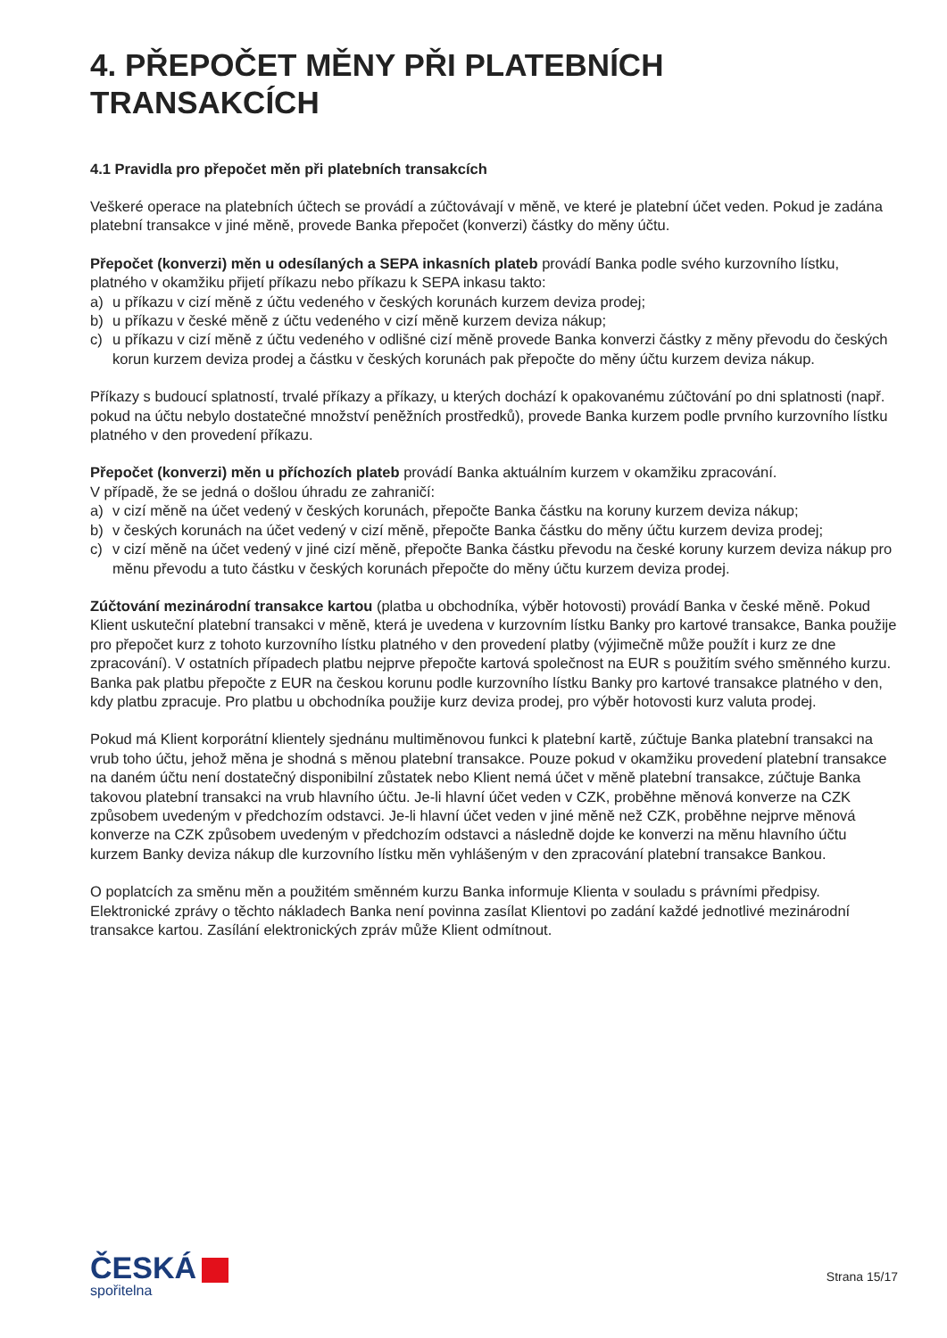4. PŘEPOČET MĚNY PŘI PLATEBNÍCH TRANSAKCÍCH
4.1 Pravidla pro přepočet měn při platebních transakcích
Veškeré operace na platebních účtech se provádí a zúčtovávají v měně, ve které je platební účet veden. Pokud je zadána platební transakce v jiné měně, provede Banka přepočet (konverzi) částky do měny účtu.
Přepočet (konverzi) měn u odesílaných a SEPA inkasních plateb provádí Banka podle svého kurzovního lístku, platného v okamžiku přijetí příkazu nebo příkazu k SEPA inkasu takto:
a) u příkazu v cizí měně z účtu vedeného v českých korunách kurzem deviza prodej;
b) u příkazu v české měně z účtu vedeného v cizí měně kurzem deviza nákup;
c) u příkazu v cizí měně z účtu vedeného v odlišné cizí měně provede Banka konverzi částky z měny převodu do českých korun kurzem deviza prodej a částku v českých korunách pak přepočte do měny účtu kurzem deviza nákup.
Příkazy s budoucí splatností, trvalé příkazy a příkazy, u kterých dochází k opakovanému zúčtování po dni splatnosti (např. pokud na účtu nebylo dostatečné množství peněžních prostředků), provede Banka kurzem podle prvního kurzovního lístku platného v den provedení příkazu.
Přepočet (konverzi) měn u příchozích plateb provádí Banka aktuálním kurzem v okamžiku zpracování.
V případě, že se jedná o došlou úhradu ze zahraničí:
a) v cizí měně na účet vedený v českých korunách, přepočte Banka částku na koruny kurzem deviza nákup;
b) v českých korunách na účet vedený v cizí měně, přepočte Banka částku do měny účtu kurzem deviza prodej;
c) v cizí měně na účet vedený v jiné cizí měně, přepočte Banka částku převodu na české koruny kurzem deviza nákup pro měnu převodu a tuto částku v českých korunách přepočte do měny účtu kurzem deviza prodej.
Zúčtování mezinárodní transakce kartou (platba u obchodníka, výběr hotovosti) provádí Banka v české měně. Pokud Klient uskuteční platební transakci v měně, která je uvedena v kurzovním lístku Banky pro kartové transakce, Banka použije pro přepočet kurz z tohoto kurzovního lístku platného v den provedení platby (výjimečně může použít i kurz ze dne zpracování). V ostatních případech platbu nejprve přepočte kartová společnost na EUR s použitím svého směnného kurzu. Banka pak platbu přepočte z EUR na českou korunu podle kurzovního lístku Banky pro kartové transakce platného v den, kdy platbu zpracuje. Pro platbu u obchodníka použije kurz deviza prodej, pro výběr hotovosti kurz valuta prodej.
Pokud má Klient korporátní klientely sjednánu multiměnovou funkci k platební kartě, zúčtuje Banka platební transakci na vrub toho účtu, jehož měna je shodná s měnou platební transakce. Pouze pokud v okamžiku provedení platební transakce na daném účtu není dostatečný disponibilní zůstatek nebo Klient nemá účet v měně platební transakce, zúčtuje Banka takovou platební transakci na vrub hlavního účtu. Je-li hlavní účet veden v CZK, proběhne měnová konverze na CZK způsobem uvedeným v předchozím odstavci. Je-li hlavní účet veden v jiné měně než CZK, proběhne nejprve měnová konverze na CZK způsobem uvedeným v předchozím odstavci a následně dojde ke konverzi na měnu hlavního účtu kurzem Banky deviza nákup dle kurzovního lístku měn vyhlášeným v den zpracování platební transakce Bankou.
O poplatcích za směnu měn a použitém směnném kurzu Banka informuje Klienta v souladu s právními předpisy. Elektronické zprávy o těchto nákladech Banka není povinna zasílat Klientovi po zadání každé jednotlivé mezinárodní transakce kartou. Zasílání elektronických zpráv může Klient odmítnout.
ČESKÁ
spořitelna
Strana 15/17